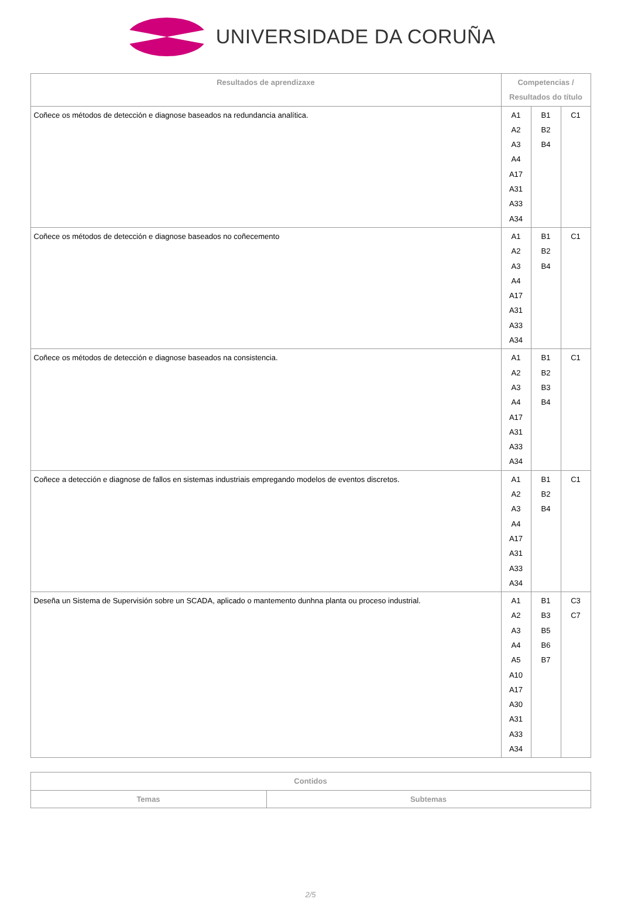UNIVERSIDADE DA CORUÑA
| Resultados de aprendizaxe | Competencias / Resultados do título | | |
| --- | --- | --- | --- |
| Coñece os métodos de detección e diagnose baseados na redundancia analítica. | A1 A2 A3 A4 A17 A31 A33 A34 | B1 B2 B4 | C1 |
| Coñece os métodos de detección e diagnose baseados no coñecemento | A1 A2 A3 A4 A17 A31 A33 A34 | B1 B2 B4 | C1 |
| Coñece os métodos de detección e diagnose baseados na consistencia. | A1 A2 A3 A4 A17 A31 A33 A34 | B1 B2 B3 B4 | C1 |
| Coñece a detección e diagnose de fallos en sistemas industriais empregando modelos de eventos discretos. | A1 A2 A3 A4 A17 A31 A33 A34 | B1 B2 B4 | C1 |
| Deseña un Sistema de Supervisión sobre un SCADA, aplicado o mantemento dunhna planta ou proceso industrial. | A1 A2 A3 A4 A5 A10 A17 A30 A31 A33 A34 | B1 B3 B5 B6 B7 | C3 C7 |
| Contidos | |
| --- | --- |
| Temas | Subtemas |
2/5